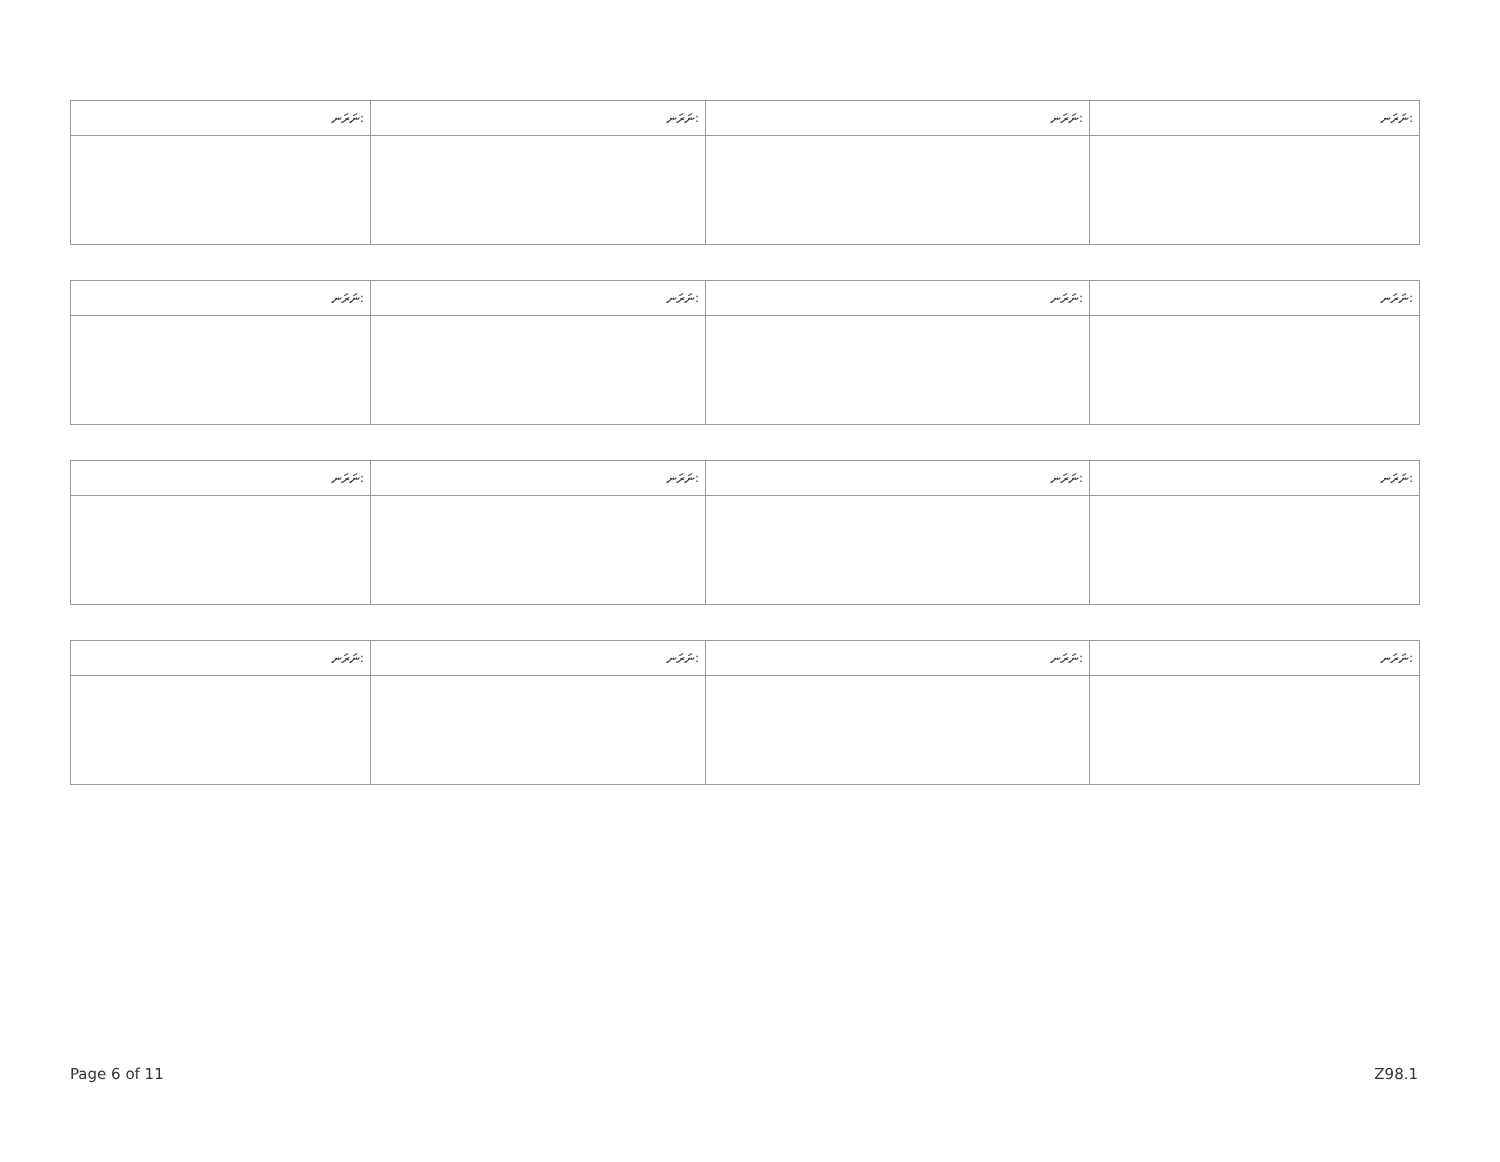| ނަރަނ: | ނަރަނ: | ނަރަނ: | ނަރަނ: |
| --- | --- | --- | --- |
| ނަރަނ: | ނަރަނ: | ނަރަނ: | ނަރަނ: |
| --- | --- | --- | --- |
| ނަރަނ: | ނަރަނ: | ނަރަނ: | ނަރަނ: |
| --- | --- | --- | --- |
| ނަރަނ: | ނަރަނ: | ނަރަނ: | ނަރަނ: |
| --- | --- | --- | --- |
Page 6 of 11 Z98.1